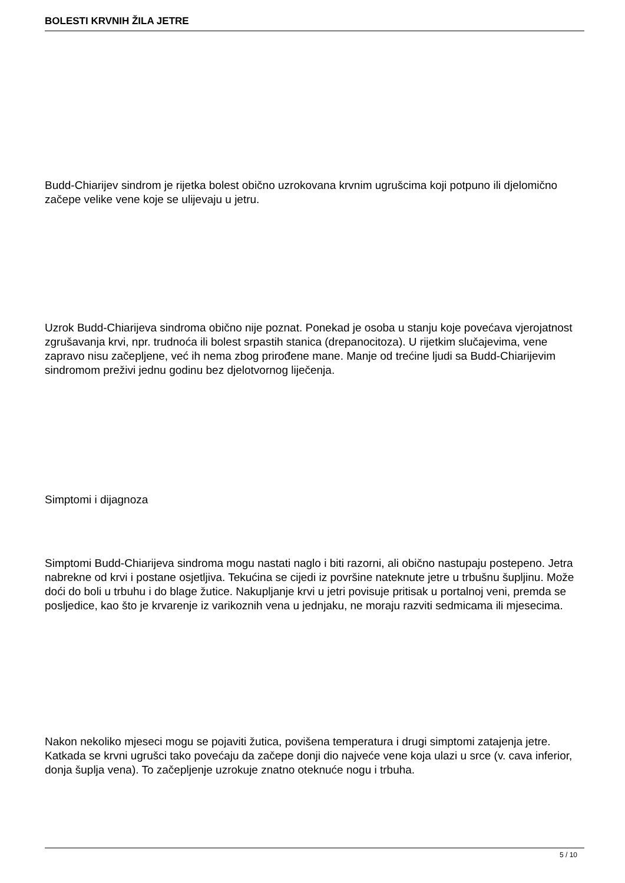BOLESTI KRVNIH ŽILA JETRE
Budd-Chiarijev sindrom je rijetka bolest obično uzrokovana krvnim ugrušcima koji potpuno ili djelomično začepe velike vene koje se ulijevaju u jetru.
Uzrok Budd-Chiarijeva sindroma obično nije poznat. Ponekad je osoba u stanju koje povećava vjerojatnost zgrušavanja krvi, npr. trudnoća ili bolest srpastih stanica (drepanocitoza). U rijetkim slučajevima, vene zapravo nisu začepljene, već ih nema zbog prirođene mane. Manje od trećine ljudi sa Budd-Chiarijevim sindromom preživi jednu godinu bez djelotvornog liječenja.
Simptomi i dijagnoza
Simptomi Budd-Chiarijeva sindroma mogu nastati naglo i biti razorni, ali obično nastupaju postepeno. Jetra nabrekne od krvi i postane osjetljiva. Tekućina se cijedi iz površine nateknute jetre u trbušnu šupljinu. Može doći do boli u trbuhu i do blage žutice. Nakupljanje krvi u jetri povisuje pritisak u portalnoj veni, premda se posljedice, kao što je krvarenje iz varikoznih vena u jednjaku, ne moraju razviti sedmicama ili mjesecima.
Nakon nekoliko mjeseci mogu se pojaviti žutica, povišena temperatura i drugi simptomi zatajenja jetre. Katkada se krvni ugrušci tako povećaju da začepe donji dio najveće vene koja ulazi u srce (v. cava inferior, donja šuplja vena). To začepljenje uzrokuje znatno oteknuće nogu i trbuha.
5 / 10